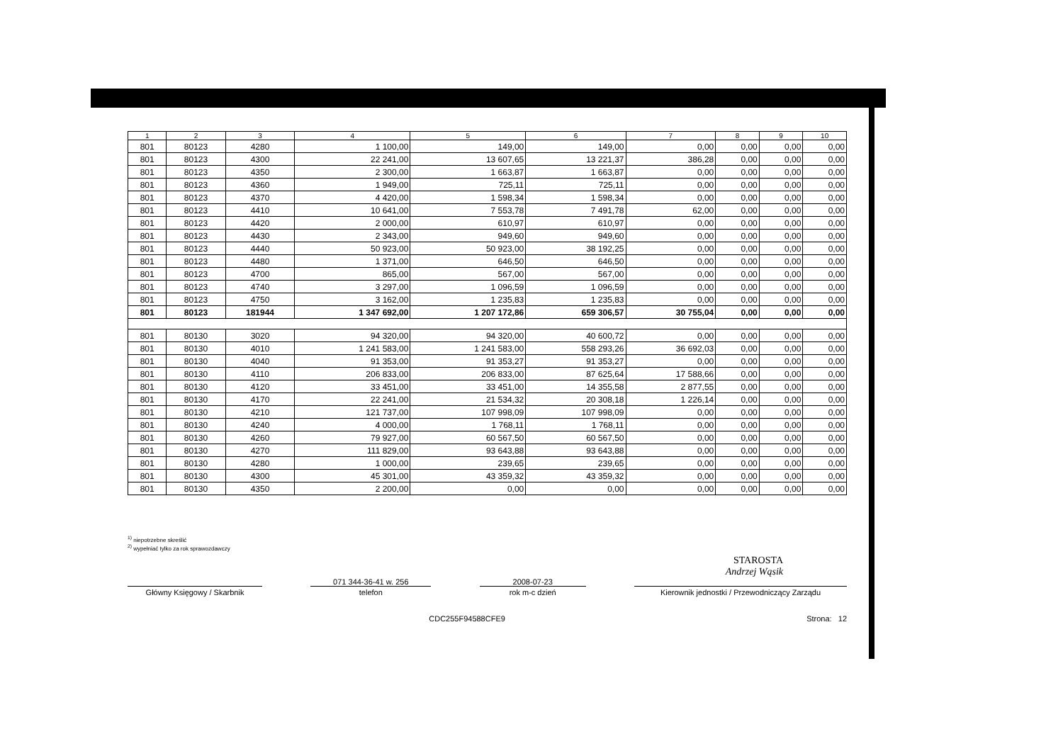| 1 | 2 | 3 | 4 | 5 | 6 | 7 | 8 | 9 | 10 |
| --- | --- | --- | --- | --- | --- | --- | --- | --- | --- |
| 801 | 80123 | 4280 | 1 100,00 | 149,00 | 149,00 | 0,00 | 0,00 | 0,00 | 0,00 |
| 801 | 80123 | 4300 | 22 241,00 | 13 607,65 | 13 221,37 | 386,28 | 0,00 | 0,00 | 0,00 |
| 801 | 80123 | 4350 | 2 300,00 | 1 663,87 | 1 663,87 | 0,00 | 0,00 | 0,00 | 0,00 |
| 801 | 80123 | 4360 | 1 949,00 | 725,11 | 725,11 | 0,00 | 0,00 | 0,00 | 0,00 |
| 801 | 80123 | 4370 | 4 420,00 | 1 598,34 | 1 598,34 | 0,00 | 0,00 | 0,00 | 0,00 |
| 801 | 80123 | 4410 | 10 641,00 | 7 553,78 | 7 491,78 | 62,00 | 0,00 | 0,00 | 0,00 |
| 801 | 80123 | 4420 | 2 000,00 | 610,97 | 610,97 | 0,00 | 0,00 | 0,00 | 0,00 |
| 801 | 80123 | 4430 | 2 343,00 | 949,60 | 949,60 | 0,00 | 0,00 | 0,00 | 0,00 |
| 801 | 80123 | 4440 | 50 923,00 | 50 923,00 | 38 192,25 | 0,00 | 0,00 | 0,00 | 0,00 |
| 801 | 80123 | 4480 | 1 371,00 | 646,50 | 646,50 | 0,00 | 0,00 | 0,00 | 0,00 |
| 801 | 80123 | 4700 | 865,00 | 567,00 | 567,00 | 0,00 | 0,00 | 0,00 | 0,00 |
| 801 | 80123 | 4740 | 3 297,00 | 1 096,59 | 1 096,59 | 0,00 | 0,00 | 0,00 | 0,00 |
| 801 | 80123 | 4750 | 3 162,00 | 1 235,83 | 1 235,83 | 0,00 | 0,00 | 0,00 | 0,00 |
| 801 | 80123 | 181944 | 1 347 692,00 | 1 207 172,86 | 659 306,57 | 30 755,04 | 0,00 | 0,00 | 0,00 |
| 801 | 80130 | 3020 | 94 320,00 | 94 320,00 | 40 600,72 | 0,00 | 0,00 | 0,00 | 0,00 |
| 801 | 80130 | 4010 | 1 241 583,00 | 1 241 583,00 | 558 293,26 | 36 692,03 | 0,00 | 0,00 | 0,00 |
| 801 | 80130 | 4040 | 91 353,00 | 91 353,27 | 91 353,27 | 0,00 | 0,00 | 0,00 | 0,00 |
| 801 | 80130 | 4110 | 206 833,00 | 206 833,00 | 87 625,64 | 17 588,66 | 0,00 | 0,00 | 0,00 |
| 801 | 80130 | 4120 | 33 451,00 | 33 451,00 | 14 355,58 | 2 877,55 | 0,00 | 0,00 | 0,00 |
| 801 | 80130 | 4170 | 22 241,00 | 21 534,32 | 20 308,18 | 1 226,14 | 0,00 | 0,00 | 0,00 |
| 801 | 80130 | 4210 | 121 737,00 | 107 998,09 | 107 998,09 | 0,00 | 0,00 | 0,00 | 0,00 |
| 801 | 80130 | 4240 | 4 000,00 | 1 768,11 | 1 768,11 | 0,00 | 0,00 | 0,00 | 0,00 |
| 801 | 80130 | 4260 | 79 927,00 | 60 567,50 | 60 567,50 | 0,00 | 0,00 | 0,00 | 0,00 |
| 801 | 80130 | 4270 | 111 829,00 | 93 643,88 | 93 643,88 | 0,00 | 0,00 | 0,00 | 0,00 |
| 801 | 80130 | 4280 | 1 000,00 | 239,65 | 239,65 | 0,00 | 0,00 | 0,00 | 0,00 |
| 801 | 80130 | 4300 | 45 301,00 | 43 359,32 | 43 359,32 | 0,00 | 0,00 | 0,00 | 0,00 |
| 801 | 80130 | 4350 | 2 200,00 | 0,00 | 0,00 | 0,00 | 0,00 | 0,00 | 0,00 |
<sup>1)</sup> niepotrzebne skreślić
<sup>2)</sup> wypełniać tylko za rok sprawozdawczy
STAROSTA
Andrzej Wąsik
Główny Księgowy / Skarbnik
071 344-36-41 w. 256
telefon
2008-07-23
rok m-c dzień
Kierownik jednostki / Przewodniczący Zarządu
CDC255F94588CFE9 Strona: 12